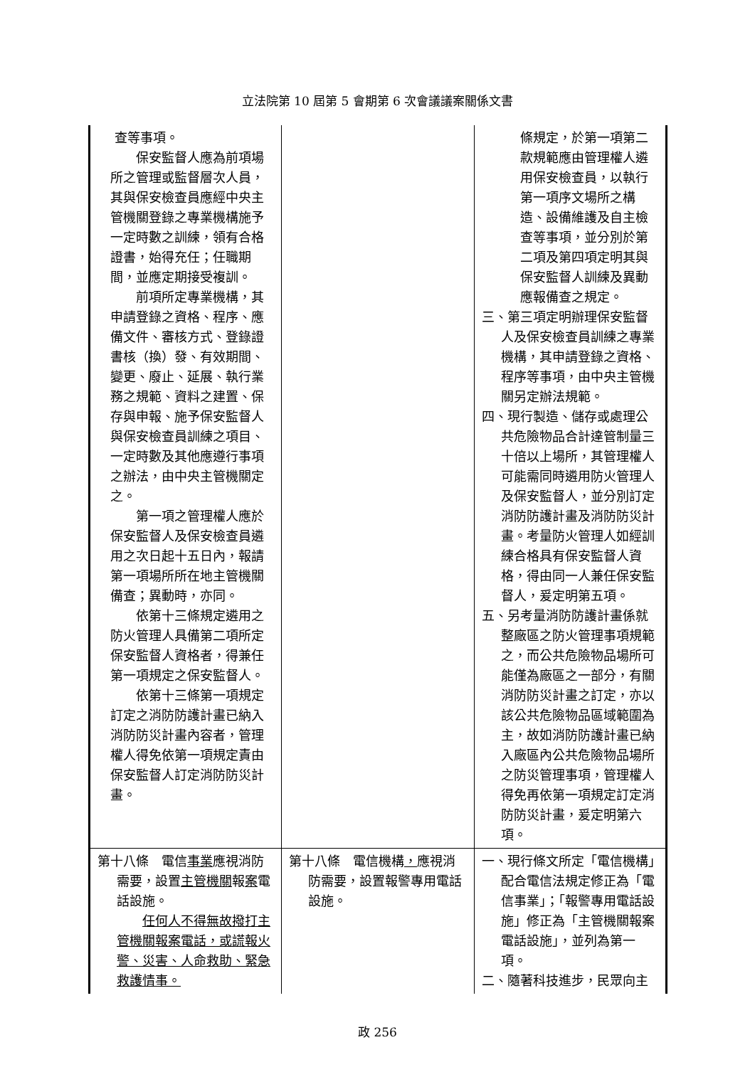立法院第 10 屆第 5 會期第 6 次會議議案關係文書
| 查等事項。 保安監督人應為前項場所之管理或監督層次人員，其與保安檢查員應經中央主管機關登錄之專業機構施予一定時數之訓練，領有合格證書，始得充任；任職期間，並應定期接受複訓。 前項所定專業機構，其申請登錄之資格、程序、應備文件、審核方式、登錄證書核（換）發、有效期間、變更、廢止、延展、執行業務之規範、資料之建置、保存與申報、施予保安監督人與保安檢查員訓練之項目、一定時數及其他應遵行事項之辦法，由中央主管機關定之。 第一項之管理權人應於保安監督人及保安檢查員遴用之次日起十五日內，報請第一項場所所在地主管機關備查；異動時，亦同。 依第十三條規定遴用之防火管理人具備第二項所定保安監督人資格者，得兼任第一項規定之保安監督人。 依第十三條第一項規定訂定之消防防護計畫已納入消防防災計畫內容者，管理權人得免依第一項規定責由保安監督人訂定消防防災計畫。 | | 條規定，於第一項第二款規範應由管理權人遴用保安檢查員，以執行第一項序文場所之構造、設備維護及自主檢查等事項，並分別於第二項及第四項定明其與保安監督人訓練及異動應報備查之規定。 三、第三項定明辦理保安監督人及保安檢查員訓練之專業機構，其申請登錄之資格、程序等事項，由中央主管機關另定辦法規範。 四、現行製造、儲存或處理公共危險物品合計達管制量三十倍以上場所，其管理權人可能需同時遴用防火管理人及保安監督人，並分別訂定消防防護計畫及消防防災計畫。考量防火管理人如經訓練合格具有保安監督人資格，得由同一人兼任保安監督人，爰定明第五項。 五、另考量消防防護計畫係就整廠區之防火管理事項規範之，而公共危險物品場所可能僅為廠區之一部分，有關消防防災計畫之訂定，亦以該公共危險物品區域範圍為主，故如消防防護計畫已納入廠區內公共危險物品場所之防災管理事項，管理權人得免再依第一項規定訂定消防防災計畫，爰定明第六項。 |
| 第十八條 電信 事業 應視消防需要，設置 主管機關 報 案 電話設施。 任何人不得無故撥打主管機關報案電話，或謊報火警、災害、人命救助、緊急救護情事。 | 第十八條 電信機構 ， 應視消防需要，設置報警專用電話設施。 | 一、現行條文所定「電信機構」配合電信法規定修正為「電信事業」；「報警專用電話設施」修正為「主管機關報案電話設施」，並列為第一項。 二、隨著科技進步，民眾向主 |
政 256